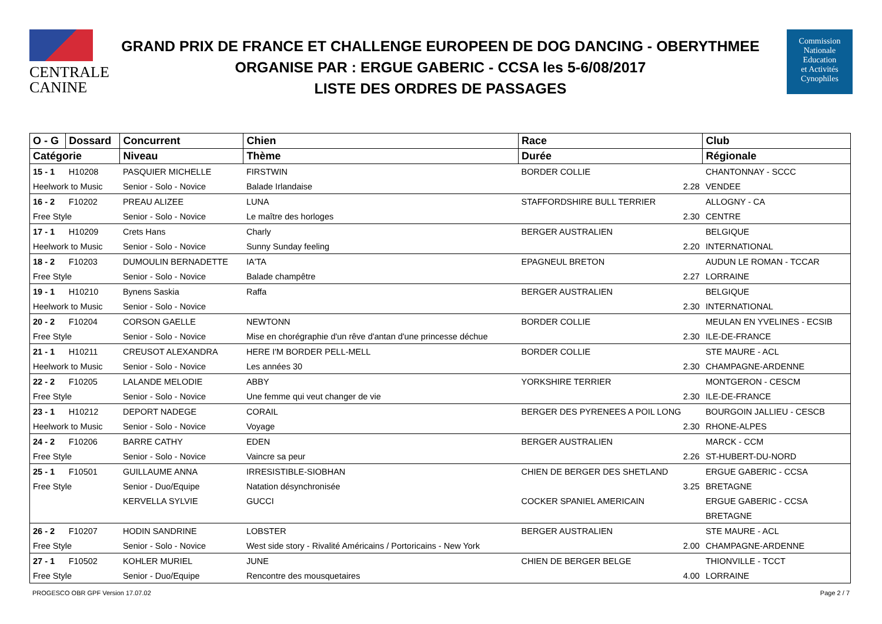CENTRALE
CANINE
GRAND PRIX DE FRANCE ET CHALLENGE EUROPEEN DE DOG DANCING - OBERYTHMEE
ORGANISE PAR : ERGUE GABERIC - CCSA les 5-6/08/2017
LISTE DES ORDRES DE PASSAGES
Commission
Nationale
Education
et Activités
Cynophiles
| O - G | Dossard | Concurrent | Chien | Race | | Club |
| --- | --- | --- | --- | --- | --- | --- |
| Catégorie | | Niveau | Thème | | Durée | Régionale |
| 15 - 1 | H10208 | PASQUIER MICHELLE | FIRSTWIN | BORDER COLLIE | | CHANTONNAY - SCCC |
| Heelwork to Music | | Senior - Solo - Novice | Balade Irlandaise | | 2.28 | VENDEE |
| 16 - 2 | F10202 | PREAU ALIZEE | LUNA | STAFFORDSHIRE BULL TERRIER | | ALLOGNY - CA |
| Free Style | | Senior - Solo - Novice | Le maître des horloges | | 2.30 | CENTRE |
| 17 - 1 | H10209 | Crets Hans | Charly | BERGER AUSTRALIEN | | BELGIQUE |
| Heelwork to Music | | Senior - Solo - Novice | Sunny Sunday feeling | | 2.20 | INTERNATIONAL |
| 18 - 2 | F10203 | DUMOULIN BERNADETTE | IA'TA | EPAGNEUL BRETON | | AUDUN LE ROMAN - TCCAR |
| Free Style | | Senior - Solo - Novice | Balade champêtre | | 2.27 | LORRAINE |
| 19 - 1 | H10210 | Bynens Saskia | Raffa | BERGER AUSTRALIEN | | BELGIQUE |
| Heelwork to Music | | Senior - Solo - Novice | | | 2.30 | INTERNATIONAL |
| 20 - 2 | F10204 | CORSON GAELLE | NEWTONN | BORDER COLLIE | | MEULAN EN YVELINES - ECSIB |
| Free Style | | Senior - Solo - Novice | Mise en chorégraphie d'un rêve d'antan d'une princesse déchue | | 2.30 | ILE-DE-FRANCE |
| 21 - 1 | H10211 | CREUSOT ALEXANDRA | HERE I'M BORDER PELL-MELL | BORDER COLLIE | | STE MAURE - ACL |
| Heelwork to Music | | Senior - Solo - Novice | Les années 30 | | 2.30 | CHAMPAGNE-ARDENNE |
| 22 - 2 | F10205 | LALANDE MELODIE | ABBY | YORKSHIRE TERRIER | | MONTGERON - CESCM |
| Free Style | | Senior - Solo - Novice | Une femme qui veut changer de vie | | 2.30 | ILE-DE-FRANCE |
| 23 - 1 | H10212 | DEPORT NADEGE | CORAIL | BERGER DES PYRENEES A POIL LONG | | BOURGOIN JALLIEU - CESCB |
| Heelwork to Music | | Senior - Solo - Novice | Voyage | | 2.30 | RHONE-ALPES |
| 24 - 2 | F10206 | BARRE CATHY | EDEN | BERGER AUSTRALIEN | | MARCK - CCM |
| Free Style | | Senior - Solo - Novice | Vaincre sa peur | | 2.26 | ST-HUBERT-DU-NORD |
| 25 - 1 | F10501 | GUILLAUME ANNA | IRRESISTIBLE-SIOBHAN | CHIEN DE BERGER DES SHETLAND | | ERGUE GABERIC - CCSA |
| Free Style | | Senior - Duo/Equipe | Natation désynchronisée | | 3.25 | BRETAGNE |
| | | KERVELLA SYLVIE | GUCCI | COCKER SPANIEL AMERICAIN | | ERGUE GABERIC - CCSA |
| | | | | | | BRETAGNE |
| 26 - 2 | F10207 | HODIN SANDRINE | LOBSTER | BERGER AUSTRALIEN | | STE MAURE - ACL |
| Free Style | | Senior - Solo - Novice | West side story - Rivalité Américains / Portoricains - New York | | 2.00 | CHAMPAGNE-ARDENNE |
| 27 - 1 | F10502 | KOHLER MURIEL | JUNE | CHIEN DE BERGER BELGE | | THIONVILLE - TCCT |
| Free Style | | Senior - Duo/Equipe | Rencontre des mousquetaires | | 4.00 | LORRAINE |
PROGESCO OBR GPF Version 17.07.02 Page 2 / 7